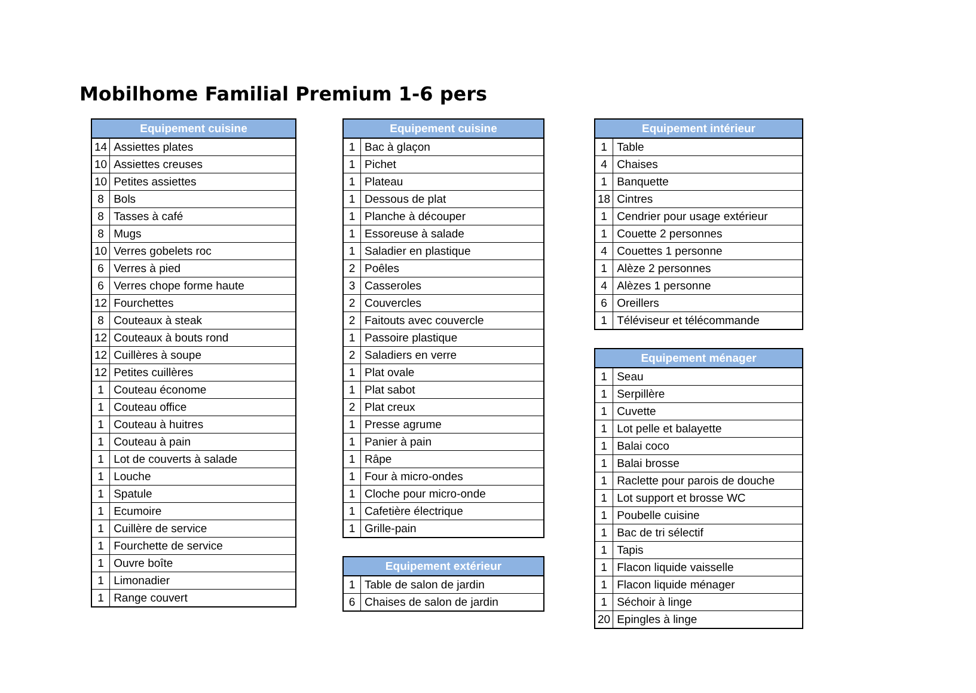Mobilhome Familial Premium 1-6 pers
| Equipement cuisine | |
| --- | --- |
| 14 | Assiettes plates |
| 10 | Assiettes creuses |
| 10 | Petites assiettes |
| 8 | Bols |
| 8 | Tasses à café |
| 8 | Mugs |
| 10 | Verres gobelets roc |
| 6 | Verres à pied |
| 6 | Verres chope forme haute |
| 12 | Fourchettes |
| 8 | Couteaux à steak |
| 12 | Couteaux à bouts rond |
| 12 | Cuillères à soupe |
| 12 | Petites cuillères |
| 1 | Couteau économe |
| 1 | Couteau office |
| 1 | Couteau à huitres |
| 1 | Couteau à pain |
| 1 | Lot de couverts à salade |
| 1 | Louche |
| 1 | Spatule |
| 1 | Ecumoire |
| 1 | Cuillère de service |
| 1 | Fourchette de service |
| 1 | Ouvre boîte |
| 1 | Limonadier |
| 1 | Range couvert |
| Equipement cuisine | |
| --- | --- |
| 1 | Bac à glaçon |
| 1 | Pichet |
| 1 | Plateau |
| 1 | Dessous de plat |
| 1 | Planche à découper |
| 1 | Essoreuse à salade |
| 1 | Saladier en plastique |
| 2 | Poêles |
| 3 | Casseroles |
| 2 | Couvercles |
| 2 | Faitouts avec couvercle |
| 1 | Passoire plastique |
| 2 | Saladiers en verre |
| 1 | Plat ovale |
| 1 | Plat sabot |
| 2 | Plat creux |
| 1 | Presse agrume |
| 1 | Panier à pain |
| 1 | Râpe |
| 1 | Four à micro-ondes |
| 1 | Cloche pour micro-onde |
| 1 | Cafetière électrique |
| 1 | Grille-pain |
| Equipement extérieur | |
| --- | --- |
| 1 | Table de salon de jardin |
| 6 | Chaises de salon de jardin |
| Equipement intérieur | |
| --- | --- |
| 1 | Table |
| 4 | Chaises |
| 1 | Banquette |
| 18 | Cintres |
| 1 | Cendrier pour usage extérieur |
| 1 | Couette 2 personnes |
| 4 | Couettes 1 personne |
| 1 | Alèze 2 personnes |
| 4 | Alèzes 1 personne |
| 6 | Oreillers |
| 1 | Téléviseur et télécommande |
| Equipement ménager | |
| --- | --- |
| 1 | Seau |
| 1 | Serpillère |
| 1 | Cuvette |
| 1 | Lot pelle et balayette |
| 1 | Balai coco |
| 1 | Balai brosse |
| 1 | Raclette pour parois de douche |
| 1 | Lot support et brosse WC |
| 1 | Poubelle cuisine |
| 1 | Bac de tri sélectif |
| 1 | Tapis |
| 1 | Flacon liquide vaisselle |
| 1 | Flacon liquide ménager |
| 1 | Séchoir à linge |
| 20 | Epingles à linge |